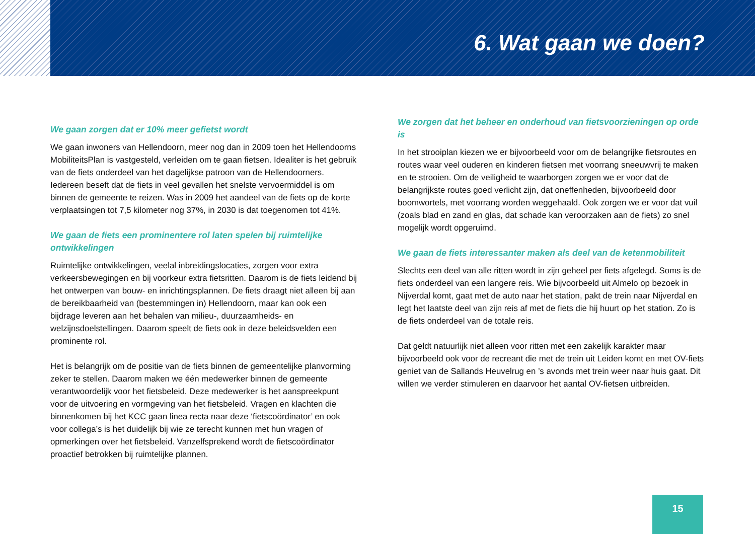6. Wat gaan we doen?
We gaan zorgen dat er 10% meer gefietst wordt
We gaan inwoners van Hellendoorn, meer nog dan in 2009 toen het Hellendoorns MobiliteitsPlan is vastgesteld, verleiden om te gaan fietsen. Idealiter is het gebruik van de fiets onderdeel van het dagelijkse patroon van de Hellendoorners. Iedereen beseft dat de fiets in veel gevallen het snelste vervoermiddel is om binnen de gemeente te reizen. Was in 2009 het aandeel van de fiets op de korte verplaatsingen tot 7,5 kilometer nog 37%, in 2030 is dat toegenomen tot 41%.
We gaan de fiets een prominentere rol laten spelen bij ruimtelijke ontwikkelingen
Ruimtelijke ontwikkelingen, veelal inbreidingslocaties, zorgen voor extra verkeersbewegingen en bij voorkeur extra fietsritten. Daarom is de fiets leidend bij het ontwerpen van bouw- en inrichtingsplannen. De fiets draagt niet alleen bij aan de bereikbaarheid van (bestemmingen in) Hellendoorn, maar kan ook een bijdrage leveren aan het behalen van milieu-, duurzaamheids- en welzijnsdoelstellingen. Daarom speelt de fiets ook in deze beleidsvelden een prominente rol.
Het is belangrijk om de positie van de fiets binnen de gemeentelijke planvorming zeker te stellen. Daarom maken we één medewerker binnen de gemeente verantwoordelijk voor het fietsbeleid. Deze medewerker is het aanspreekpunt voor de uitvoering en vormgeving van het fietsbeleid. Vragen en klachten die binnenkomen bij het KCC gaan linea recta naar deze ‘fietscoördinator’ en ook voor collega’s is het duidelijk bij wie ze terecht kunnen met hun vragen of opmerkingen over het fietsbeleid. Vanzelfsprekend wordt de fietscoördinator proactief betrokken bij ruimtelijke plannen.
We zorgen dat het beheer en onderhoud van fietsvoorzieningen op orde is
In het strooiplan kiezen we er bijvoorbeeld voor om de belangrijke fietsroutes en routes waar veel ouderen en kinderen fietsen met voorrang sneeuwvrij te maken en te strooien. Om de veiligheid te waarborgen zorgen we er voor dat de belangrijkste routes goed verlicht zijn, dat oneffenheden, bijvoorbeeld door boomwortels, met voorrang worden weggehaald. Ook zorgen we er voor dat vuil (zoals blad en zand en glas, dat schade kan veroorzaken aan de fiets) zo snel mogelijk wordt opgeruimd.
We gaan de fiets interessanter maken als deel van de ketenmobiliteit
Slechts een deel van alle ritten wordt in zijn geheel per fiets afgelegd. Soms is de fiets onderdeel van een langere reis. Wie bijvoorbeeld uit Almelo op bezoek in Nijverdal komt, gaat met de auto naar het station, pakt de trein naar Nijverdal en legt het laatste deel van zijn reis af met de fiets die hij huurt op het station. Zo is de fiets onderdeel van de totale reis.
Dat geldt natuurlijk niet alleen voor ritten met een zakelijk karakter maar bijvoorbeeld ook voor de recreant die met de trein uit Leiden komt en met OV-fiets geniet van de Sallands Heuvelrug en ’s avonds met trein weer naar huis gaat. Dit willen we verder stimuleren en daarvoor het aantal OV-fietsen uitbreiden.
15